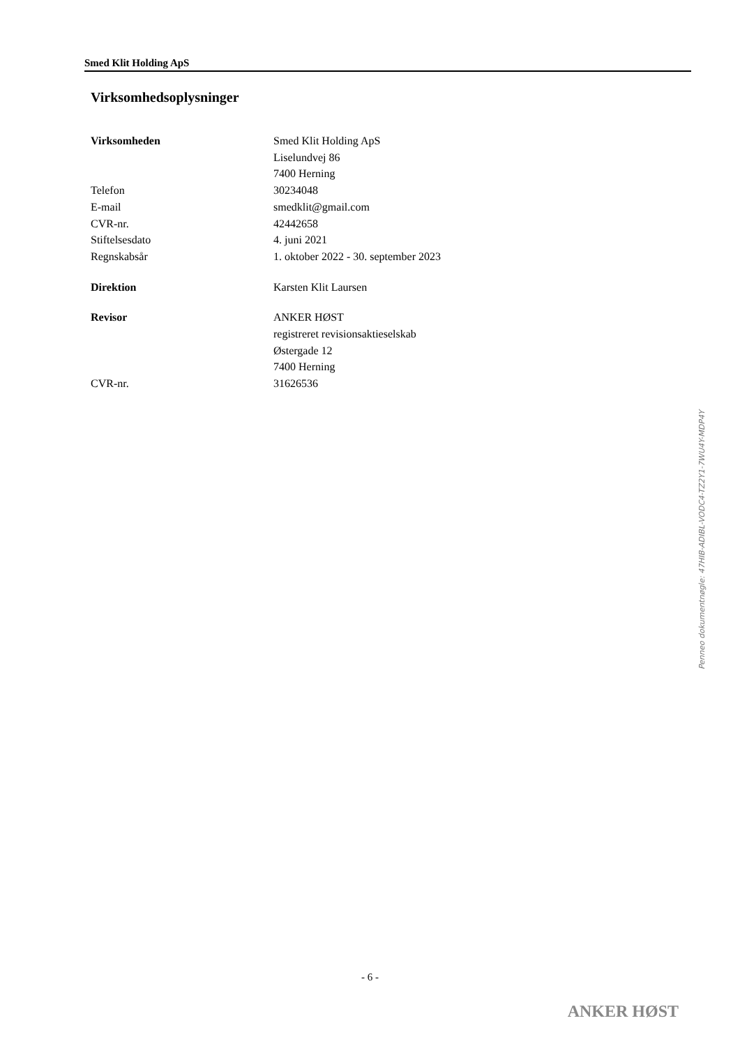Smed Klit Holding ApS
Virksomhedsoplysninger
Virksomheden Smed Klit Holding ApS
Liselundvej 86
7400 Herning
Telefon 30234048
E-mail smedklit@gmail.com
CVR-nr. 42442658
Stiftelsesdato 4. juni 2021
Regnskabsår 1. oktober 2022 - 30. september 2023
Direktion Karsten Klit Laursen
Revisor ANKER HØST
registreret revisionsaktieselskab
Østergade 12
7400 Herning
CVR-nr. 31626536
Penneo dokumentnøgle: 47HIB-ADIBL-VODC4-TZ2Y1-7WU4Y-MDP4Y
- 6 -
ANKER HØST